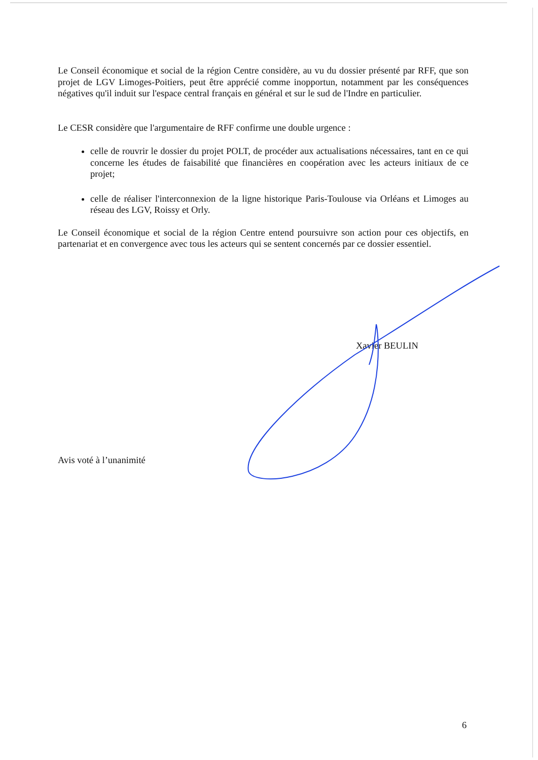Le Conseil économique et social de la région Centre considère, au vu du dossier présenté par RFF, que son projet de LGV Limoges-Poitiers, peut être apprécié comme inopportun, notamment par les conséquences négatives qu'il induit sur l'espace central français en général et sur le sud de l'Indre en particulier.
Le CESR considère que l'argumentaire de RFF confirme une double urgence :
celle de rouvrir le dossier du projet POLT, de procéder aux actualisations nécessaires, tant en ce qui concerne les études de faisabilité que financières en coopération avec les acteurs initiaux de ce projet;
celle de réaliser l'interconnexion de la ligne historique Paris-Toulouse via Orléans et Limoges au réseau des LGV, Roissy et Orly.
Le Conseil économique et social de la région Centre entend poursuivre son action pour ces objectifs, en partenariat et en convergence avec tous les acteurs qui se sentent concernés par ce dossier essentiel.
Xavier BEULIN
Avis voté à l’unanimité
6